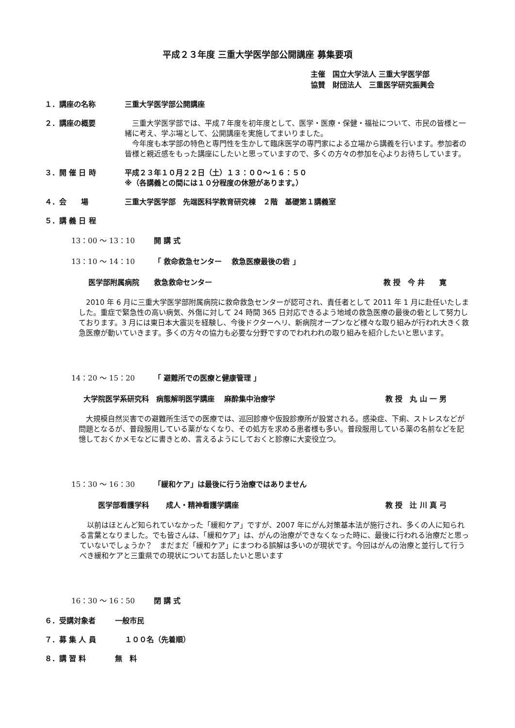平成２３年度 三重大学医学部公開講座 募集要項
主催　国立大学法人 三重大学医学部
協賛　財団法人　三重医学研究振興会
１．講座の名称 三重大学医学部公開講座
２．講座の概要 　三重大学医学部では、平成７年度を初年度として、医学・医療・保健・福祉について、市民の皆様と一緒に考え、学ぶ場として、公開講座を実施してまいりました。
　今年度も本学部の特色と専門性を生かして臨床医学の専門家による立場から講義を行います。参加者の皆様と親近感をもった講座にしたいと思っていますので、多くの方々の参加を心よりお待ちしています。
３．開 催 日 時 平成２３年１０月２２日（土）１３：００～１６：５０
※（各講義との間には１０分程度の休憩があります。）
４．会　　場 三重大学医学部　先端医科学教育研究棟　２階　基礎第１講義室
５．講 義 日 程
13：00 ～ 13：10 開 講 式
13：10 ～ 14：10 「 救命救急センター　 救急医療最後の砦 」
医学部附属病院　　救急救命センター 教 授　今 井　　寛
　2010 年 6 月に三重大学医学部附属病院に救命救急センターが認可され、責任者として 2011 年 1 月に赴任いたしました。重症で緊急性の高い病気、外傷に対して 24 時間 365 日対応できるよう地域の救急医療の最後の砦として努力しております。3 月には東日本大震災を経験し、今後ドクターヘリ、新病院オープンなど様々な取り組みが行われ大きく救急医療が動いていきます。多くの方々の協力も必要な分野ですのでわれわれの取り組みを紹介したいと思います。
14：20 ～ 15：20 「 避難所での医療と健康管理 」
大学院医学系研究科　病態解明医学講座　 麻酔集中治療学 教 授　丸 山 一 男
　大規模自然災害での避難所生活での医療では、巡回診療や仮設診療所が設営される。感染症、下痢、ストレスなどが問題となるが、普段服用している薬がなくなり、その処方を求める患者様も多い。普段服用している薬の名前などを記憶しておくかメモなどに書きとめ、言えるようにしておくと診療に大変役立つ。
15：30 ～ 16：30 「緩和ケア」は最後に行う治療ではありません
医学部看護学科　　 成人・精神看護学講座 教 授　辻 川 真 弓
　以前はほとんど知られていなかった「緩和ケア」ですが、2007 年にがん対策基本法が施行され、多くの人に知られる言葉となりました。でも皆さんは、「緩和ケア」は、がんの治療ができなくなった時に、最後に行われる治療だと思っていないでしょうか？　まだまだ「緩和ケア」にまつわる誤解は多いのが現状です。今回はがんの治療と並行して行うべき緩和ケアと三重県での現状についてお話したいと思います
16：30 ～ 16：50 閉 講 式
６．受講対象者 一般市民
７．募 集 人 員 １００名（先着順）
８．講 習 料 無　料